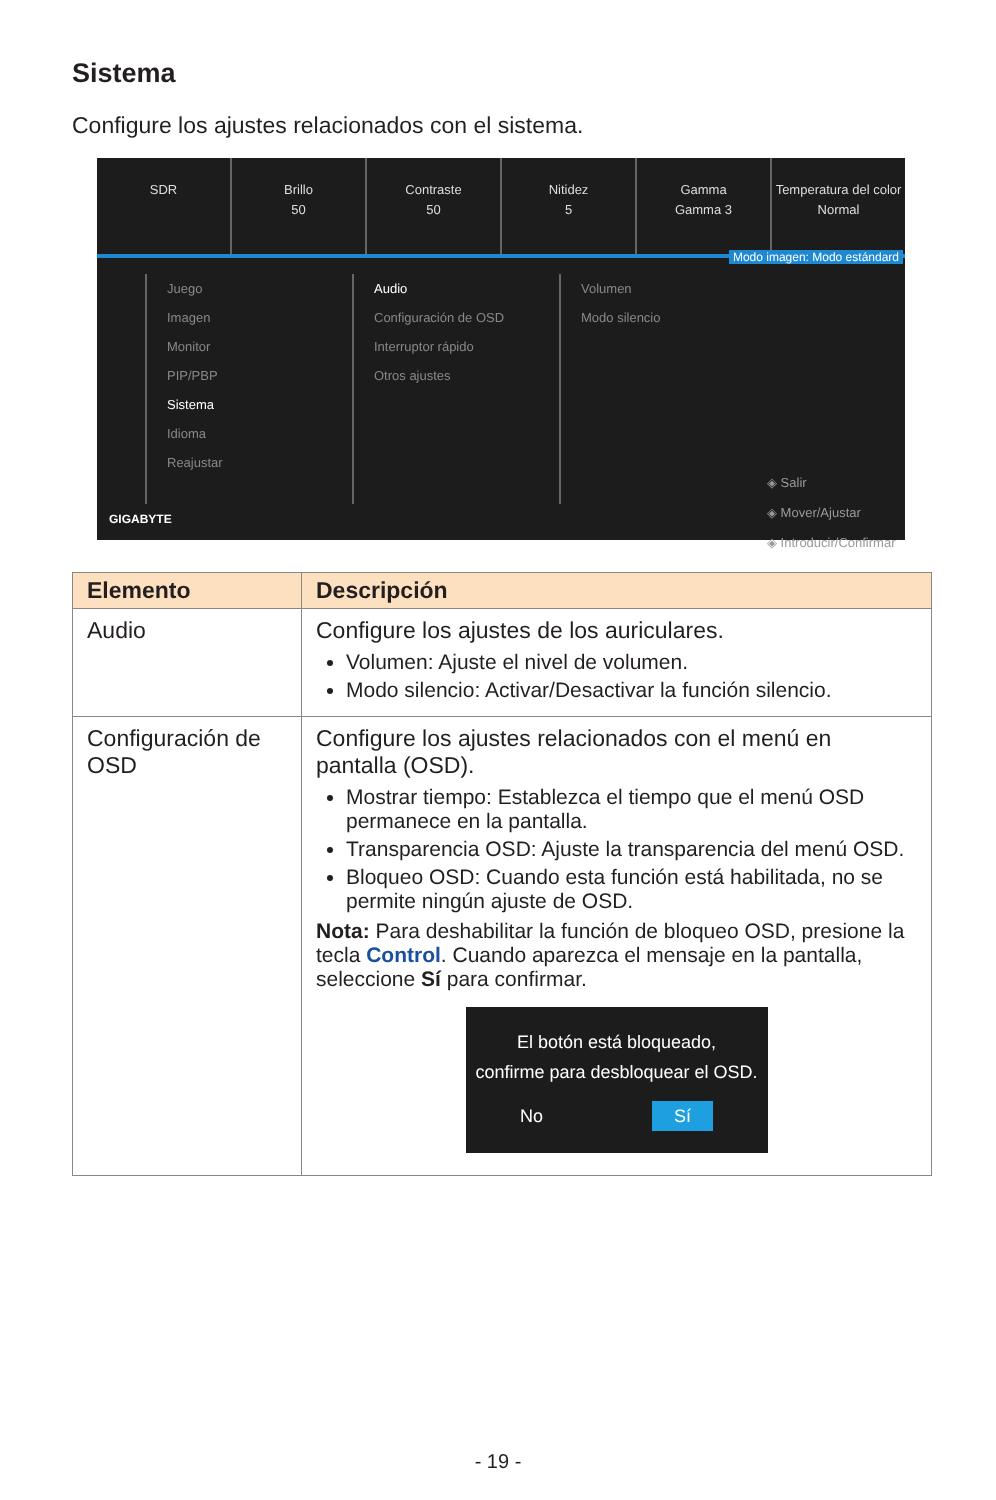Sistema
Configure los ajustes relacionados con el sistema.
SDR Brillo
50
Contraste
50
Nitidez
5
Gamma
Gamma 3
Temperatura del color
Normal
Modo imagen: Modo estándard
Juego
Imagen
Monitor
PIP/PBP
Sistema
Idioma
Reajustar
Audio
Configuración de OSD
Interruptor rápido
Otros ajustes
Volumen
Modo silencio
◈ Salir
◈ Mover/Ajustar
◈ Introducir/Confirmar
GIGABYTE
| Elemento | Descripción |
| --- | --- |
| Audio | Configure los ajustes de los auriculares. Volumen: Ajuste el nivel de volumen. Modo silencio: Activar/Desactivar la función silencio. |
| Configuración de OSD | Configure los ajustes relacionados con el menú en pantalla (OSD). Mostrar tiempo: Establezca el tiempo que el menú OSD permanece en la pantalla. Transparencia OSD: Ajuste la transparencia del menú OSD. Bloqueo OSD: Cuando esta función está habilitada, no se permite ningún ajuste de OSD. Nota: Para deshabilitar la función de bloqueo OSD, presione la tecla Control . Cuando aparezca el mensaje en la pantalla, seleccione Sí para confirmar. El botón está bloqueado, confirme para desbloquear el OSD. No Sí |
- 19 -